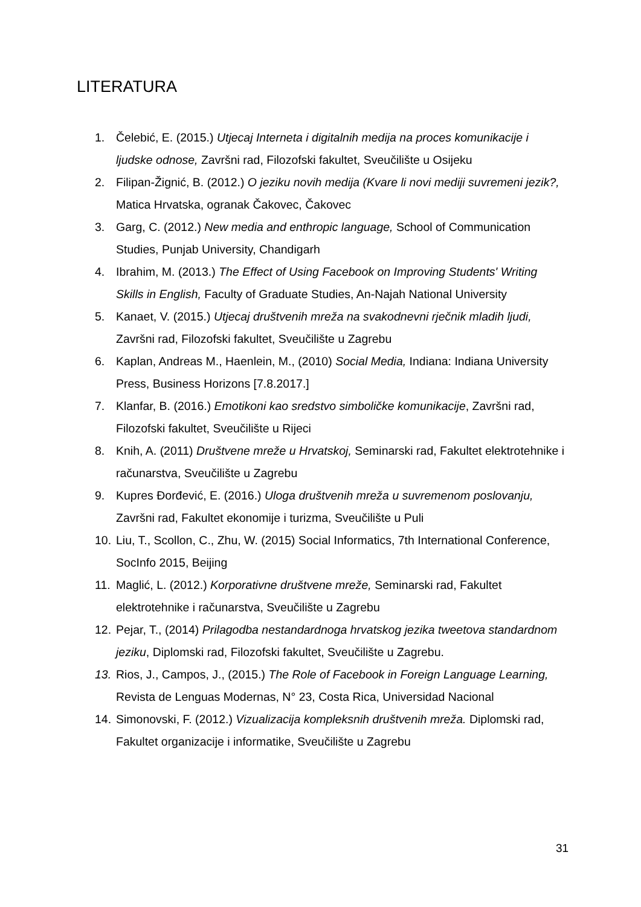LITERATURA
1. Čelebić, E. (2015.) Utjecaj Interneta i digitalnih medija na proces komunikacije i ljudske odnose, Završni rad, Filozofski fakultet, Sveučilište u Osijeku
2. Filipan-Žignić, B. (2012.) O jeziku novih medija (Kvare li novi mediji suvremeni jezik?, Matica Hrvatska, ogranak Čakovec, Čakovec
3. Garg, C. (2012.) New media and enthropic language, School of Communication Studies, Punjab University, Chandigarh
4. Ibrahim, M. (2013.) The Effect of Using Facebook on Improving Students' Writing Skills in English, Faculty of Graduate Studies, An-Najah National University
5. Kanaet, V. (2015.) Utjecaj društvenih mreža na svakodnevni rječnik mladih ljudi, Završni rad, Filozofski fakultet, Sveučilište u Zagrebu
6. Kaplan, Andreas M., Haenlein, M., (2010) Social Media, Indiana: Indiana University Press, Business Horizons [7.8.2017.]
7. Klanfar, B. (2016.) Emotikoni kao sredstvo simboličke komunikacije, Završni rad, Filozofski fakultet, Sveučilište u Rijeci
8. Knih, A. (2011) Društvene mreže u Hrvatskoj, Seminarski rad, Fakultet elektrotehnike i računarstva, Sveučilište u Zagrebu
9. Kupres Đorđević, E. (2016.) Uloga društvenih mreža u suvremenom poslovanju, Završni rad, Fakultet ekonomije i turizma, Sveučilište u Puli
10. Liu, T., Scollon, C., Zhu, W. (2015) Social Informatics, 7th International Conference, SocInfo 2015, Beijing
11. Maglić, L. (2012.) Korporativne društvene mreže, Seminarski rad, Fakultet elektrotehnike i računarstva, Sveučilište u Zagrebu
12. Pejar, T., (2014) Prilagodba nestandardnoga hrvatskog jezika tweetova standardnom jeziku, Diplomski rad, Filozofski fakultet, Sveučilište u Zagrebu.
13. Rios, J., Campos, J., (2015.) The Role of Facebook in Foreign Language Learning, Revista de Lenguas Modernas, N° 23, Costa Rica, Universidad Nacional
14. Simonovski, F. (2012.) Vizualizacija kompleksnih društvenih mreža. Diplomski rad, Fakultet organizacije i informatike, Sveučilište u Zagrebu
31